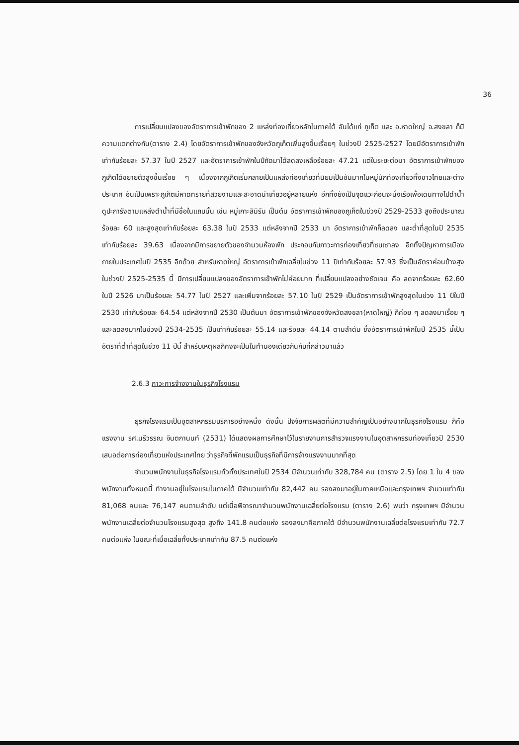36
การเปลี่ยนแปลงของอัตราการเข้าพักของ 2 แหล่งท่องเที่ยวหลักในภาคใต้ อันได้แก่ ภูเก็ต และ อ.หาดใหญ่ จ.สงขลา ก็มีความแตกต่างกัน(ตาราง 2.4) โดยอัตราการเข้าพักของจังหวัดภูเก็ตเพิ่มสูงขึ้นเรื่อยๆ ในช่วงปี 2525-2527 โดยมีอัตราการเข้าพักเท่ากับร้อยละ 57.37 ในปี 2527 และอัตราการเข้าพักในปีถัดมาได้ลดลงเหลือร้อยละ 47.21 แต่ในระยะต่อมา อัตราการเข้าพักของภูเก็ตได้ขยายตัวสูงขึ้นเรื่อย ๆ เนื่องจากภูเก็ตเริ่มกลายเป็นแหล่งท่องเที่ยวที่นิยมเป็นอันมากในหมู่นักท่องเที่ยวทั้งชาวไทยและต่างประเทศ อันเป็นเพราะภูเก็ตมีหาดทรายที่สวยงามและสะอาดน่าเที่ยวอยู่หลายแห่ง อีกทั้งยังเป็นจุดแวะก่อนจะนั่งเรือเพื่อเดินทางไปดำน้ำดูปะการังตามแหล่งดำน้ำที่มีชื่อในแถบนั้น เช่น หมู่เกาะสิมิรัน เป็นต้น อัตราการเข้าพักของภูเก็ตในช่วงปี 2529-2533 สูงถึงประมาณร้อยละ 60 และสูงสุดเท่ากับร้อยละ 63.38 ในปี 2533 แต่หลังจากปี 2533 มา อัตราการเข้าพักก็ลดลง และต่ำที่สุดในปี 2535 เท่ากับร้อยละ 39.63 เนื่องจากมีการขยายตัวของจำนวนห้องพัก ประกอบกับภาวะการท่องเที่ยวที่ซบเซาลง อีกทั้งปัญหาการเมืองภายในประเทศในปี 2535 อีกด้วย สำหรับหาดใหญ่ อัตราการเข้าพักเฉลี่ยในช่วง 11 ปีเท่ากับร้อยละ 57.93 ซึ่งเป็นอัตราค่อนข้างสูง ในช่วงปี 2525-2535 นี้ มีการเปลี่ยนแปลงของอัตราการเข้าพักไม่ค่อยมาก ที่เปลี่ยนแปลงอย่างชัดเจน คือ ลดจากร้อยละ 62.60 ในปี 2526 มาเป็นร้อยละ 54.77 ในปี 2527 และเพิ่มจากร้อยละ 57.10 ในปี 2529 เป็นอัตราการเข้าพักสูงสุดในช่วง 11 ปีในปี 2530 เท่ากับร้อยละ 64.54 แต่หลังจากปี 2530 เป็นต้นมา อัตราการเข้าพักของจังหวัดสงขลา(หาดใหญ่) ก็ค่อย ๆ ลดลงมาเรื่อย ๆ และลดลงมากในช่วงปี 2534-2535 เป็นเท่ากับร้อยละ 55.14 และร้อยละ 44.14 ตามลำดับ ซึ่งอัตราการเข้าพักในปี 2535 นี้เป็นอัตราที่ต่ำที่สุดในช่วง 11 ปีนี้ สำหรับเหตุผลก็คงจะเป็นในทำนองเดียวกันกับที่กล่าวมาแล้ว
2.6.3 ภาวะการจ้างงานในธุรกิจโรงแรม
ธุรกิจโรงแรมเป็นอุตสาหกรรมบริการอย่างหนึ่ง ดังนั้น ปัจจัยการผลิตที่มีความสำคัญเป็นอย่างมากในธุรกิจโรงแรม ก็คือ แรงงาน รศ.นรีวรรณ จินตกานนท์ (2531) ได้แสดงผลการศึกษาไว้ในรายงานการสำรวจแรงงานในอุตสาหกรรมท่องเที่ยวปี 2530 เสนอต่อการท่องเที่ยวแห่งประเทศไทย ว่าธุรกิจที่พักแรมเป็นธุรกิจที่มีการจ้างแรงงานมากที่สุด
จำนวนพนักงานในธุรกิจโรงแรมทั่วทั้งประเทศในปี 2534 มีจำนวนเท่ากับ 328,784 คน (ตาราง 2.5) โดย 1 ใน 4 ของพนักงานทั้งหมดนี้ ทำงานอยู่ในโรงแรมในภาคใต้ มีจำนวนเท่ากับ 82,442 คน รองลงมาอยู่ในภาคเหนือและกรุงเทพฯ จำนวนเท่ากับ 81,068 คนและ 76,147 คนตามลำดับ แต่เมื่อพิจารณาจำนวนพนักงานเฉลี่ยต่อโรงแรม (ตาราง 2.6) พบว่า กรุงเทพฯ มีจำนวนพนักงานเฉลี่ยต่อจำนวนโรงแรมสูงสุด สูงถึง 141.8 คนต่อแห่ง รองลงมาคือภาคใต้ มีจำนวนพนักงานเฉลี่ยต่อโรงแรมเท่ากับ 72.7 คนต่อแห่ง ในขณะที่เมื่อเฉลี่ยทั้งประเทศเท่ากับ 87.5 คนต่อแห่ง